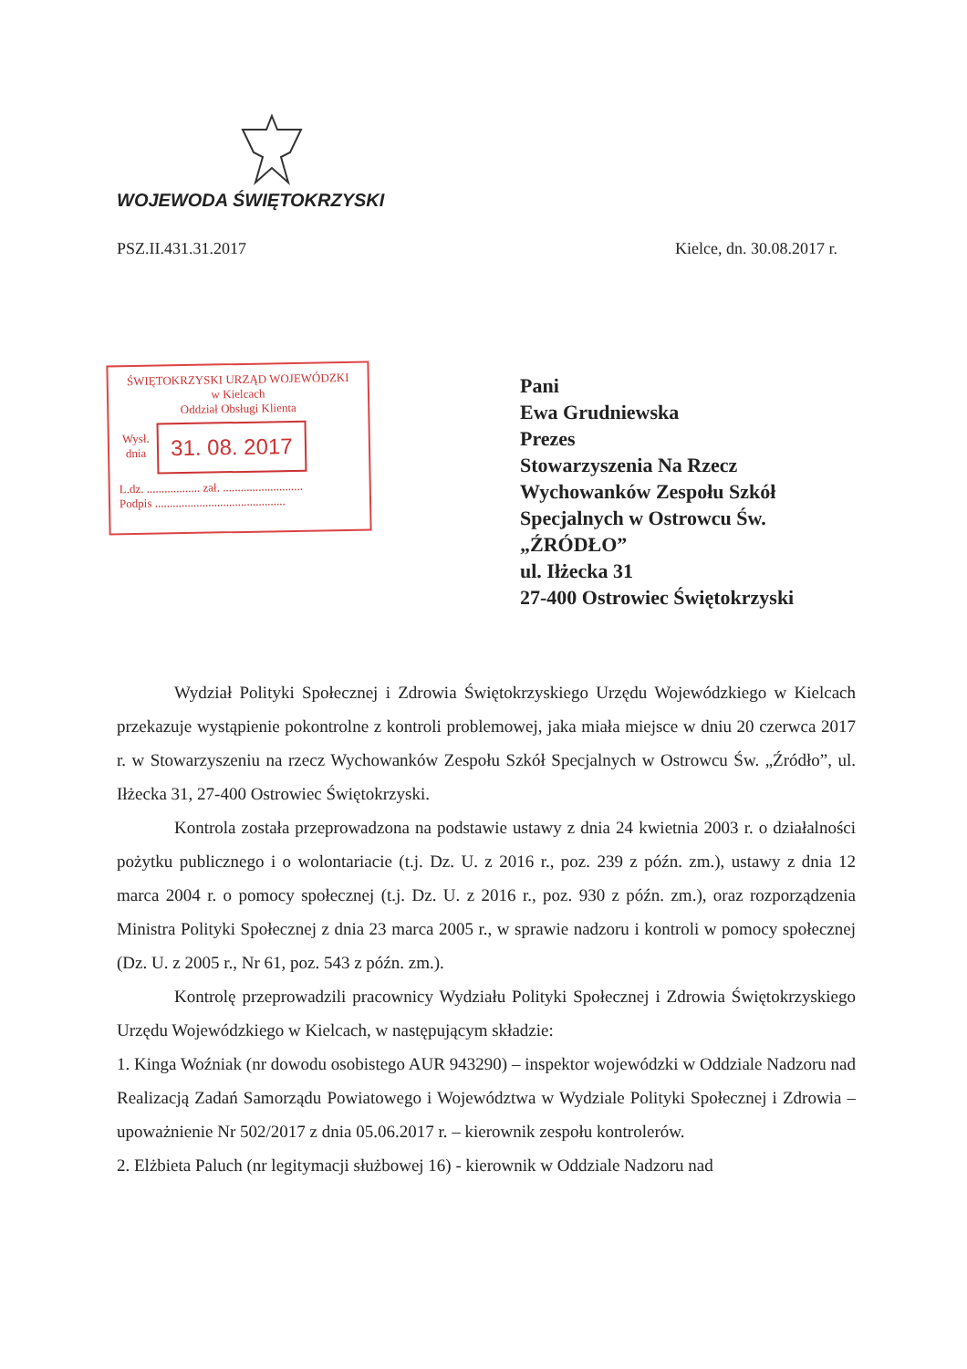WOJEWODA ŚWIĘTOKRZYSKI
PSZ.II.431.31.2017 Kielce, dn. 30.08.2017 r.
ŚWIĘTOKRZYSKI URZĄD WOJEWÓDZKI
w Kielcach
Oddział Obsługi Klienta
Wysł.
dnia
31. 08. 2017
L.dz. .................. zał. ...........................
Podpis ............................................
Pani
Ewa Grudniewska
Prezes
Stowarzyszenia Na Rzecz
Wychowanków Zespołu Szkół
Specjalnych w Ostrowcu Św.
„ŹRÓDŁO”
ul. Iłżecka 31
27-400 Ostrowiec Świętokrzyski
Wydział Polityki Społecznej i Zdrowia Świętokrzyskiego Urzędu Wojewódzkiego w Kielcach przekazuje wystąpienie pokontrolne z kontroli problemowej, jaka miała miejsce w dniu 20 czerwca 2017 r. w Stowarzyszeniu na rzecz Wychowanków Zespołu Szkół Specjalnych w Ostrowcu Św. „Źródło”, ul. Iłżecka 31, 27-400 Ostrowiec Świętokrzyski.
Kontrola została przeprowadzona na podstawie ustawy z dnia 24 kwietnia 2003 r. o działalności pożytku publicznego i o wolontariacie (t.j. Dz. U. z 2016 r., poz. 239 z późn. zm.), ustawy z dnia 12 marca 2004 r. o pomocy społecznej (t.j. Dz. U. z 2016 r., poz. 930 z późn. zm.), oraz rozporządzenia Ministra Polityki Społecznej z dnia 23 marca 2005 r., w sprawie nadzoru i kontroli w pomocy społecznej (Dz. U. z 2005 r., Nr 61, poz. 543 z późn. zm.).
Kontrolę przeprowadzili pracownicy Wydziału Polityki Społecznej i Zdrowia Świętokrzyskiego Urzędu Wojewódzkiego w Kielcach, w następującym składzie:
1. Kinga Woźniak (nr dowodu osobistego AUR 943290) – inspektor wojewódzki w Oddziale Nadzoru nad Realizacją Zadań Samorządu Powiatowego i Województwa w Wydziale Polityki Społecznej i Zdrowia – upoważnienie Nr 502/2017 z dnia 05.06.2017 r. – kierownik zespołu kontrolerów.
2. Elżbieta Paluch (nr legitymacji służbowej 16) - kierownik w Oddziale Nadzoru nad